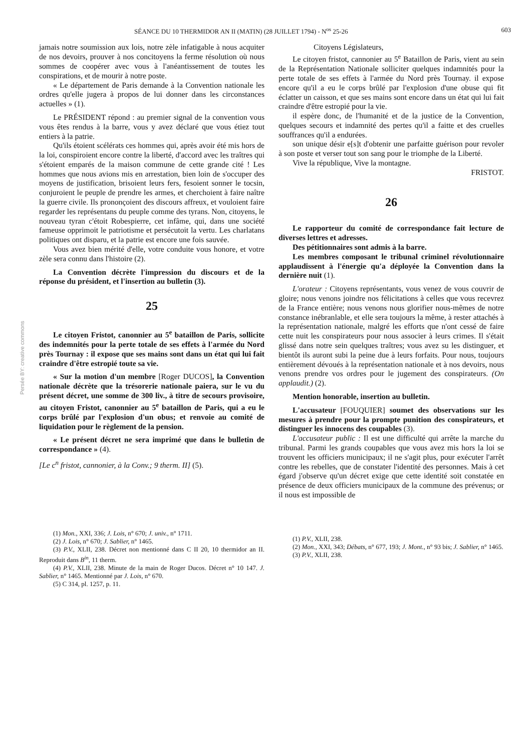SÉANCE DU 10 THERMIDOR AN II (MATIN) (28 JUILLET 1794) - N<sup>os</sup> 25-26 603
Persée BY: creative commons
jamais notre soumission aux lois, notre zèle infatigable à nous acquiter de nos devoirs, prouver à nos concitoyens la ferme résolution où nous sommes de coopérer avec vous à l'anéantissement de toutes les conspirations, et de mourir à notre poste.
« Le département de Paris demande à la Convention nationale les ordres qu'elle jugera à propos de lui donner dans les circonstances actuelles » (1).
Le PRÉSIDENT répond : au premier signal de la convention vous vous êtes rendus à la barre, vous y avez déclaré que vous étiez tout entiers à la patrie.
Qu'ils étoient scélérats ces hommes qui, après avoir été mis hors de la loi, conspiroient encore contre la liberté, d'accord avec les traîtres qui s'étoient emparés de la maison commune de cette grande cité ! Les hommes que nous avions mis en arrestation, bien loin de s'occuper des moyens de justification, brisoient leurs fers, fesoient sonner le tocsin, conjuroient le peuple de prendre les armes, et cherchoient à faire naître la guerre civile. Ils prononçoient des discours affreux, et vouloient faire regarder les représentans du peuple comme des tyrans. Non, citoyens, le nouveau tyran c'étoit Robespierre, cet infâme, qui, dans une société fameuse opprimoit le patriotisme et persécutoit la vertu. Les charlatans politiques ont disparu, et la patrie est encore une fois sauvée.
Vous avez bien mérité d'elle, votre conduite vous honore, et votre zèle sera connu dans l'histoire (2).
La Convention décrète l'impression du discours et de la réponse du président, et l'insertion au bulletin (3).
25
Le citoyen Fristot, canonnier au 5<sup>e</sup> bataillon de Paris, sollicite des indemnités pour la perte totale de ses effets à l'armée du Nord près Tournay : il expose que ses mains sont dans un état qui lui fait craindre d'être estropié toute sa vie.
« Sur la motion d'un membre [Roger DUCOS], la Convention nationale décrète que la trésorerie nationale paiera, sur le vu du présent décret, une somme de 300 liv., à titre de secours provisoire, au citoyen Fristot, canonnier au 5<sup>e</sup> bataillon de Paris, qui a eu le corps brûlé par l'explosion d'un obus; et renvoie au comité de liquidation pour le règlement de la pension.
« Le présent décret ne sera imprimé que dans le bulletin de correspondance » (4).
[Le c<sup>n</sup> fristot, cannonier, à la Conv.; 9 therm. II] (5).
(1) Mon., XXI, 336; J. Lois, n° 670; J. univ., n° 1711.
(2) J. Lois, n° 670; J. Sablier, n° 1465.
(3) P.V., XLII, 238. Décret non mentionné dans C II 20, 10 thermidor an II. Reproduit dans B<sup>in</sup>, 11 therm.
(4) P.V., XLII, 238. Minute de la main de Roger Ducos. Décret n° 10 147. J. Sablier, n° 1465. Mentionné par J. Lois, n° 670.
(5) C 314, pl. 1257, p. 11.
Citoyens Législateurs,
Le citoyen fristot, cannonier au 5<sup>e</sup> Bataillon de Paris, vient au sein de la Représentation Nationale solliciter quelques indamnités pour la perte totale de ses effets à l'armée du Nord près Tournay. il expose encore qu'il a eu le corps brûlé par l'explosion d'une obuse qui fit éclatter un caisson, et que ses mains sont encore dans un état qui lui fait craindre d'être estropié pour la vie.
il espère donc, de l'humanité et de la justice de la Convention, quelques secours et indamnité des pertes qu'il a faitte et des cruelles souffrances qu'il a endurées.
son unique désir e[s]t d'obtenir une parfaitte guérison pour revoler à son poste et verser tout son sang pour le triomphe de la Liberté.
Vive la république, Vive la montagne.
FRISTOT.
26
Le rapporteur du comité de correspondance fait lecture de diverses lettres et adresses.
Des pétitionnaires sont admis à la barre.
Les membres composant le tribunal criminel révolutionnaire applaudissent à l'énergie qu'a déployée la Convention dans la dernière nuit (1).
L'orateur : Citoyens représentants, vous venez de vous couvrir de gloire; nous venons joindre nos félicitations à celles que vous recevrez de la France entière; nous venons nous glorifier nous-mêmes de notre constance inébranlable, et elle sera toujours la même, à rester attachés à la représentation nationale, malgré les efforts que n'ont cessé de faire cette nuit les conspirateurs pour nous associer à leurs crimes. Il s'était glissé dans notre sein quelques traîtres; vous avez su les distinguer, et bientôt ils auront subi la peine due à leurs forfaits. Pour nous, toujours entièrement dévoués à la représentation nationale et à nos devoirs, nous venons prendre vos ordres pour le jugement des conspirateurs. (On applaudit.) (2).
Mention honorable, insertion au bulletin.
L'accusateur [FOUQUIER] soumet des observations sur les mesures à prendre pour la prompte punition des conspirateurs, et distinguer les innocens des coupables (3).
L'accusateur public : Il est une difficulté qui arrête la marche du tribunal. Parmi les grands coupables que vous avez mis hors la loi se trouvent les officiers municipaux; il ne s'agit plus, pour exécuter l'arrêt contre les rebelles, que de constater l'identité des personnes. Mais à cet égard j'observe qu'un décret exige que cette identité soit constatée en présence de deux officiers municipaux de la commune des prévenus; or il nous est impossible de
(1) P.V., XLII, 238.
(2) Mon., XXI, 343; Débats, n° 677, 193; J. Mont., n° 93 bis; J. Sablier, n° 1465.
(3) P.V., XLII, 238.